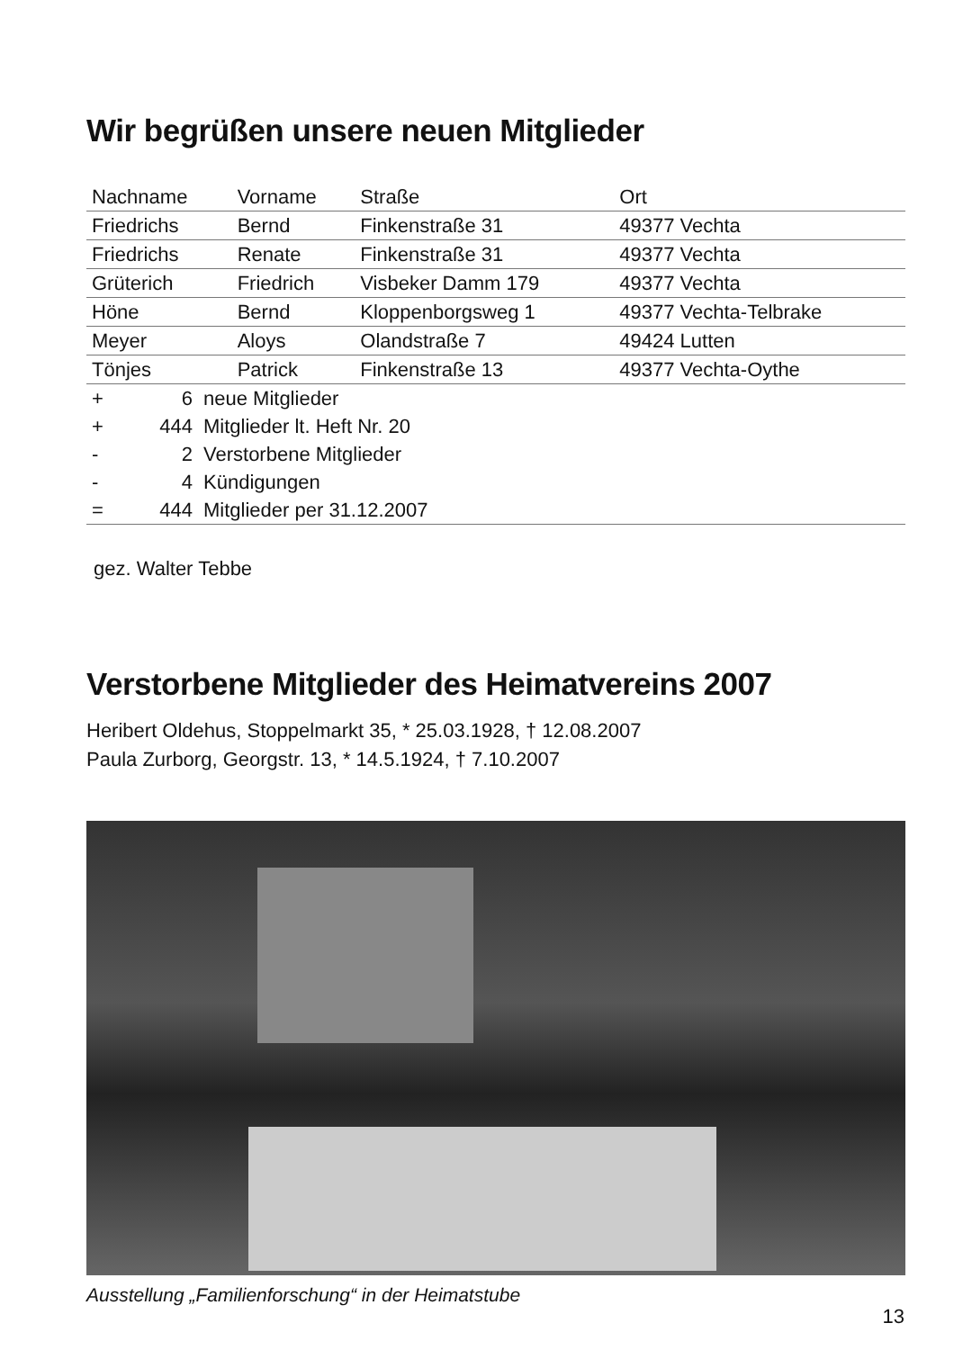Wir begrüßen unsere neuen Mitglieder
| Nachname | Vorname | Straße | Ort |
| --- | --- | --- | --- |
| Friedrichs | Bernd | Finkenstraße 31 | 49377 Vechta |
| Friedrichs | Renate | Finkenstraße 31 | 49377 Vechta |
| Grüterich | Friedrich | Visbeker Damm 179 | 49377 Vechta |
| Höne | Bernd | Kloppenborgsweg 1 | 49377 Vechta-Telbrake |
| Meyer | Aloys | Olandstraße 7 | 49424 Lutten |
| Tönjes | Patrick | Finkenstraße 13 | 49377 Vechta-Oythe |
| + | 6 | neue Mitglieder |
| + | 444 | Mitglieder lt. Heft Nr. 20 |
| - | 2 | Verstorbene Mitglieder |
| - | 4 | Kündigungen |
| = | 444 | Mitglieder per 31.12.2007 |
gez. Walter Tebbe
Verstorbene Mitglieder des Heimatvereins 2007
Heribert Oldehus, Stoppelmarkt 35, * 25.03.1928, † 12.08.2007
Paula Zurborg, Georgstr. 13, * 14.5.1924, † 7.10.2007
Ausstellung „Familienforschung“ in der Heimatstube
13